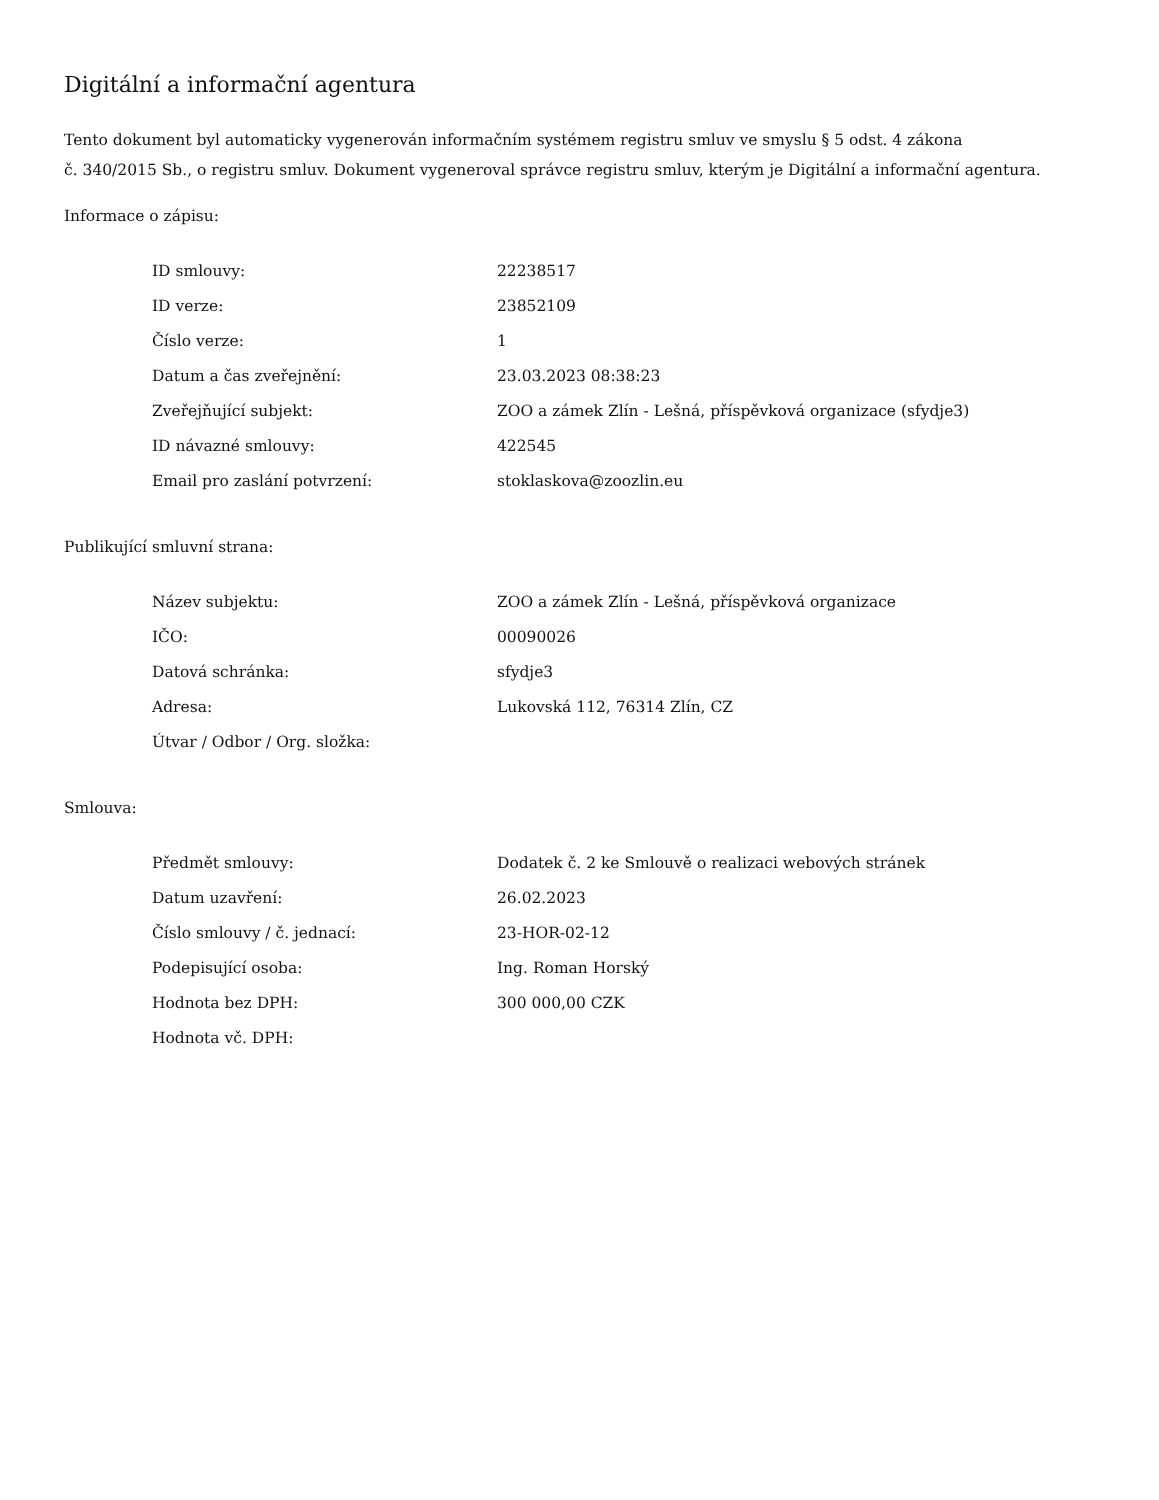Digitální a informační agentura
Tento dokument byl automaticky vygenerován informačním systémem registru smluv ve smyslu § 5 odst. 4 zákona
č. 340/2015 Sb., o registru smluv. Dokument vygeneroval správce registru smluv, kterým je Digitální a informační agentura.
Informace o zápisu:
| ID smlouvy: | 22238517 |
| ID verze: | 23852109 |
| Číslo verze: | 1 |
| Datum a čas zveřejnění: | 23.03.2023 08:38:23 |
| Zveřejňující subjekt: | ZOO a zámek Zlín - Lešná, příspěvková organizace (sfydje3) |
| ID návazné smlouvy: | 422545 |
| Email pro zaslání potvrzení: | stoklaskova@zoozlin.eu |
Publikující smluvní strana:
| Název subjektu: | ZOO a zámek Zlín - Lešná, příspěvková organizace |
| IČO: | 00090026 |
| Datová schránka: | sfydje3 |
| Adresa: | Lukovská 112, 76314 Zlín, CZ |
| Útvar / Odbor / Org. složka: | |
Smlouva:
| Předmět smlouvy: | Dodatek č. 2 ke Smlouvě o realizaci webových stránek |
| Datum uzavření: | 26.02.2023 |
| Číslo smlouvy / č. jednací: | 23-HOR-02-12 |
| Podepisující osoba: | Ing. Roman Horský |
| Hodnota bez DPH: | 300 000,00 CZK |
| Hodnota vč. DPH: | |